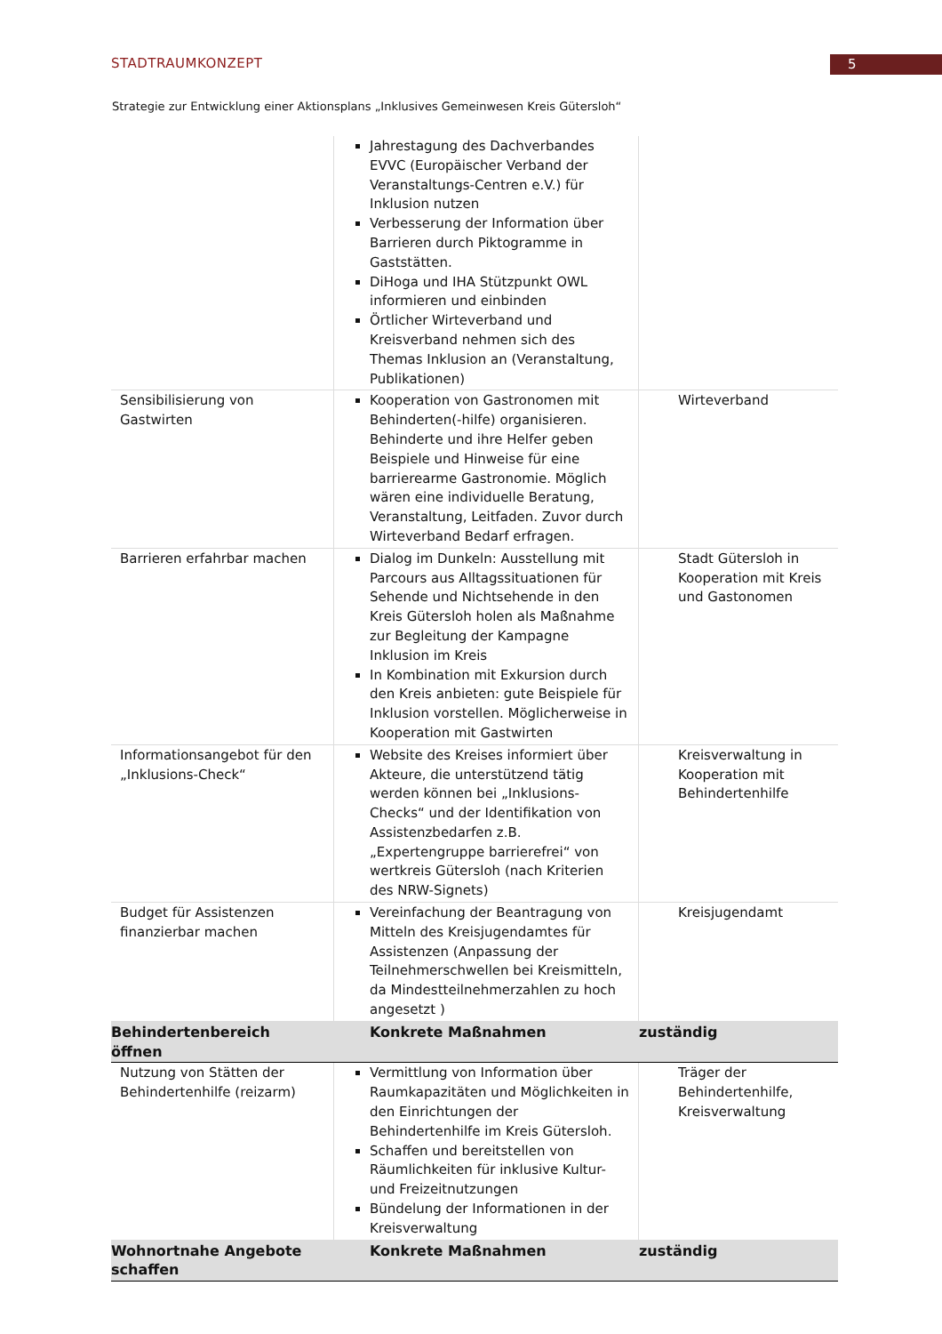5
STADTRAUMKONZEPT
Strategie zur Entwicklung einer Aktionsplans „Inklusives Gemeinwesen Kreis Gütersloh“
| | Jahrestagung des Dachverbandes EVVC (Europäischer Verband der Veranstaltungs-Centren e.V.) für Inklusion nutzen Verbesserung der Information über Barrieren durch Piktogramme in Gaststätten. DiHoga und IHA Stützpunkt OWL informieren und einbinden Örtlicher Wirteverband und Kreisverband nehmen sich des Themas Inklusion an (Veranstaltung, Publikationen) | |
| Sensibilisierung von Gastwirten | Kooperation von Gastronomen mit Behinderten(-hilfe) organisieren. Behinderte und ihre Helfer geben Beispiele und Hinweise für eine barrierearme Gastronomie. Möglich wären eine individuelle Beratung, Veranstaltung, Leitfaden. Zuvor durch Wirteverband Bedarf erfragen. | Wirteverband |
| Barrieren erfahrbar machen | Dialog im Dunkeln: Ausstellung mit Parcours aus Alltagssituationen für Sehende und Nichtsehende in den Kreis Gütersloh holen als Maßnahme zur Begleitung der Kampagne Inklusion im Kreis In Kombination mit Exkursion durch den Kreis anbieten: gute Beispiele für Inklusion vorstellen. Möglicherweise in Kooperation mit Gastwirten | Stadt Gütersloh in Kooperation mit Kreis und Gastonomen |
| Informationsangebot für den „Inklusions-Check“ | Website des Kreises informiert über Akteure, die unterstützend tätig werden können bei „Inklusions-Checks“ und der Identifikation von Assistenzbedarfen z.B. „Expertengruppe barrierefrei“ von wertkreis Gütersloh (nach Kriterien des NRW-Signets) | Kreisverwaltung in Kooperation mit Behindertenhilfe |
| Budget für Assistenzen finanzierbar machen | Vereinfachung der Beantragung von Mitteln des Kreisjugendamtes für Assistenzen (Anpassung der Teilnehmerschwellen bei Kreismitteln, da Mindestteilnehmerzahlen zu hoch angesetzt ) | Kreisjugendamt |
| Behindertenbereich öffnen | Konkrete Maßnahmen | zuständig |
| Nutzung von Stätten der Behindertenhilfe (reizarm) | Vermittlung von Information über Raumkapazitäten und Möglichkeiten in den Einrichtungen der Behindertenhilfe im Kreis Gütersloh. Schaffen und bereitstellen von Räumlichkeiten für inklusive Kultur- und Freizeitnutzungen Bündelung der Informationen in der Kreisverwaltung | Träger der Behindertenhilfe, Kreisverwaltung |
| Wohnortnahe Angebote schaffen | Konkrete Maßnahmen | zuständig |